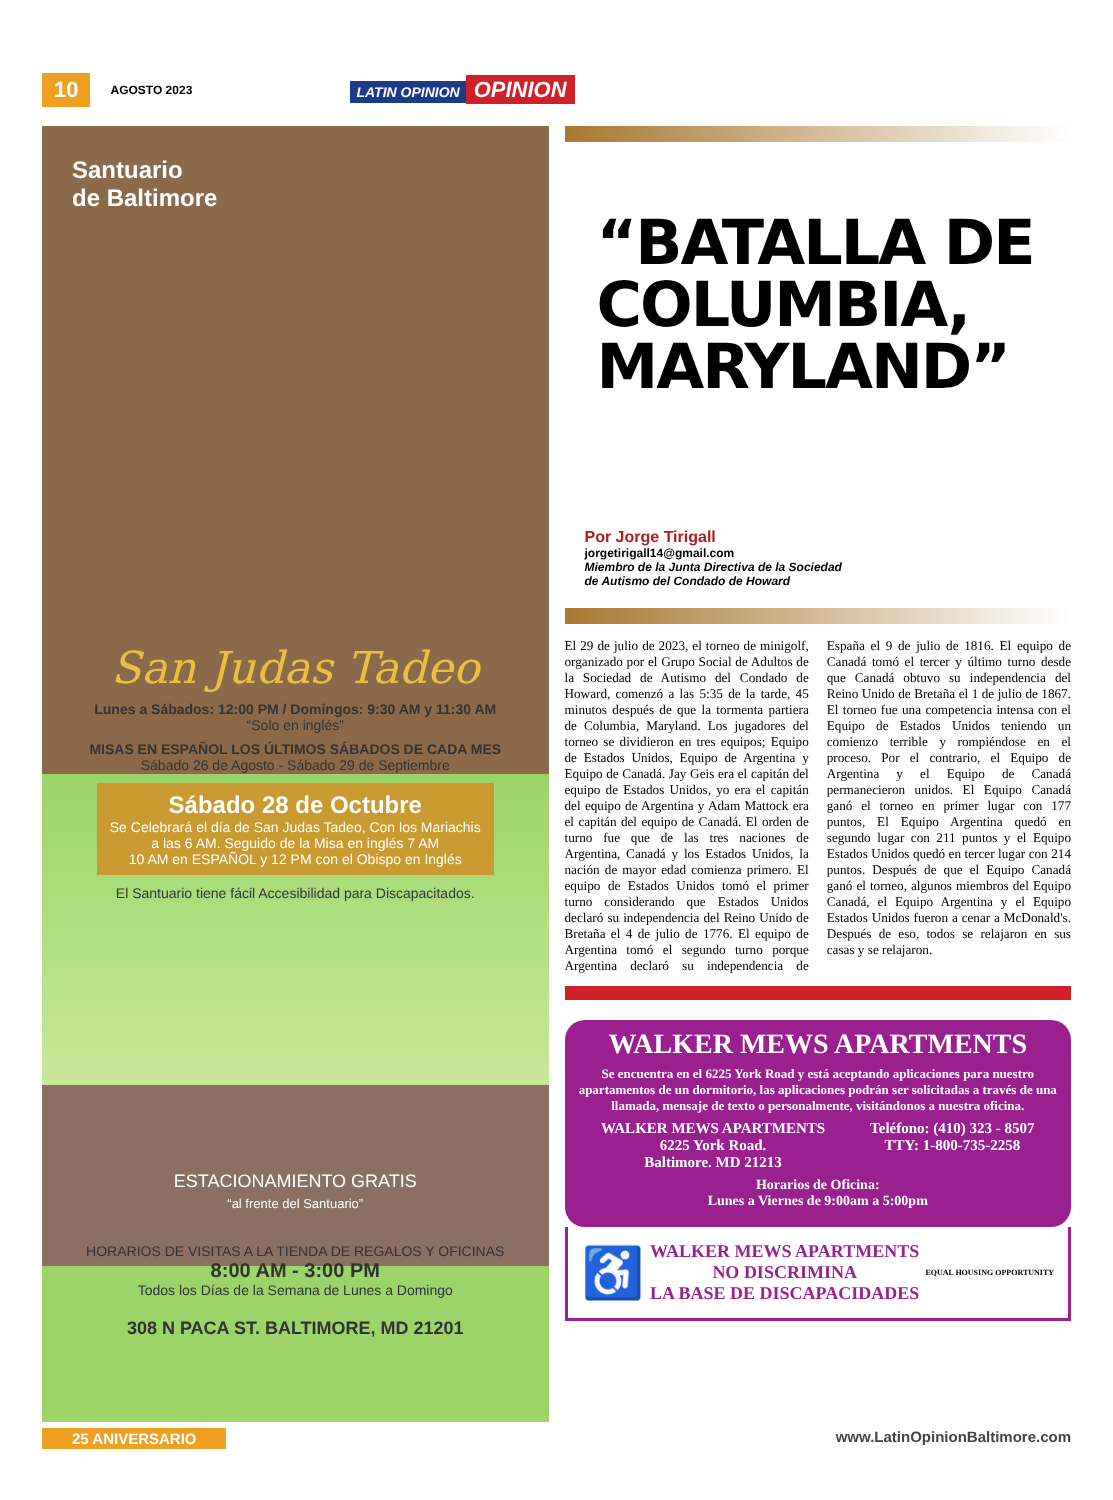10 AGOSTO 2023 LATIN OPINION OPINION
Santuario
de Baltimore
San Judas Tadeo
Lunes a Sábados: 12:00 PM / Domingos: 9:30 AM y 11:30 AM
“Solo en inglés”
MISAS EN ESPAÑOL LOS ÚLTIMOS SÁBADOS DE CADA MES
Sábado 26 de Agosto - Sábado 29 de Septiembre
Sábado 28 de Octubre
Se Celebrará el día de San Judas Tadeo, Con los Mariachis a las 6 AM. Seguido de la Misa en inglés 7 AM
10 AM en ESPAÑOL y 12 PM con el Obispo en Inglés
El Santuario tiene fácil Accesibilidad para Discapacitados.
ESTACIONAMIENTO GRATIS
“al frente del Santuario”
HORARIOS DE VISITAS A LA TIENDA DE REGALOS Y OFICINAS
8:00 AM - 3:00 PM
Todos los Días de la Semana de Lunes a Domingo
308 N PACA ST. BALTIMORE, MD 21201
“BATALLA DE COLUMBIA, MARYLAND”
Por Jorge Tirigall
jorgetirigall14@gmail.com
Miembro de la Junta Directiva de la Sociedad
de Autismo del Condado de Howard
El 29 de julio de 2023, el torneo de minigolf, organizado por el Grupo Social de Adultos de la Sociedad de Autismo del Condado de Howard, comenzó a las 5:35 de la tarde, 45 minutos después de que la tormenta partiera de Columbia, Maryland. Los jugadores del torneo se dividieron en tres equipos; Equipo de Estados Unidos, Equipo de Argentina y Equipo de Canadá. Jay Geis era el capitán del equipo de Estados Unidos, yo era el capitán del equipo de Argentina y Adam Mattock era el capitán del equipo de Canadá. El orden de turno fue que de las tres naciones de Argentina, Canadá y los Estados Unidos, la nación de mayor edad comienza primero. El equipo de Estados Unidos tomó el primer turno considerando que Estados Unidos declaró su independencia del Reino Unido de Bretaña el 4 de julio de 1776. El equipo de Argentina tomó el segundo turno porque Argentina declaró su independencia de España el 9 de julio de 1816. El equipo de Canadá tomó el tercer y último turno desde que Canadá obtuvo su independencia del Reino Unido de Bretaña el 1 de julio de 1867. El torneo fue una competencia intensa con el Equipo de Estados Unidos teniendo un comienzo terrible y rompiéndose en el proceso. Por el contrario, el Equipo de Argentina y el Equipo de Canadá permanecieron unidos. El Equipo Canadá ganó el torneo en primer lugar con 177 puntos, El Equipo Argentina quedó en segundo lugar con 211 puntos y el Equipo Estados Unidos quedó en tercer lugar con 214 puntos. Después de que el Equipo Canadá ganó el torneo, algunos miembros del Equipo Canadá, el Equipo Argentina y el Equipo Estados Unidos fueron a cenar a McDonald's. Después de eso, todos se relajaron en sus casas y se relajaron.
WALKER MEWS APARTMENTS
Se encuentra en el 6225 York Road y está aceptando aplicaciones para nuestro apartamentos de un dormitorio, las aplicaciones podrán ser solicitadas a través de una llamada, mensaje de texto o personalmente, visitándonos a nuestra oficina.
WALKER MEWS APARTMENTS
6225 York Road.
Baltimore. MD 21213
Teléfono: (410) 323 - 8507
TTY: 1-800-735-2258
Horarios de Oficina:
Lunes a Viernes de 9:00am a 5:00pm
♿
WALKER MEWS APARTMENTS
NO DISCRIMINA
LA BASE DE DISCAPACIDADES
EQUAL HOUSING OPPORTUNITY
25 ANIVERSARIO www.LatinOpinionBaltimore.com